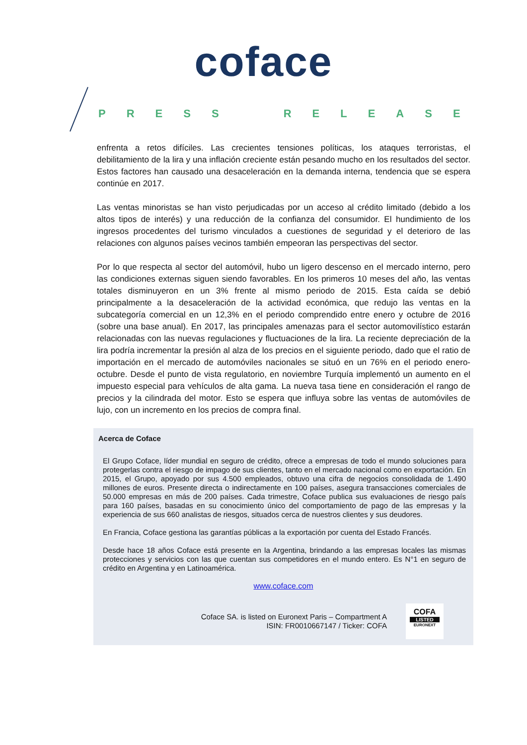coface
PRESS RELEASE
enfrenta a retos difíciles. Las crecientes tensiones políticas, los ataques terroristas, el debilitamiento de la lira y una inflación creciente están pesando mucho en los resultados del sector. Estos factores han causado una desaceleración en la demanda interna, tendencia que se espera continúe en 2017.
Las ventas minoristas se han visto perjudicadas por un acceso al crédito limitado (debido a los altos tipos de interés) y una reducción de la confianza del consumidor. El hundimiento de los ingresos procedentes del turismo vinculados a cuestiones de seguridad y el deterioro de las relaciones con algunos países vecinos también empeoran las perspectivas del sector.
Por lo que respecta al sector del automóvil, hubo un ligero descenso en el mercado interno, pero las condiciones externas siguen siendo favorables. En los primeros 10 meses del año, las ventas totales disminuyeron en un 3% frente al mismo periodo de 2015. Esta caída se debió principalmente a la desaceleración de la actividad económica, que redujo las ventas en la subcategoría comercial en un 12,3% en el periodo comprendido entre enero y octubre de 2016 (sobre una base anual). En 2017, las principales amenazas para el sector automovilístico estarán relacionadas con las nuevas regulaciones y fluctuaciones de la lira. La reciente depreciación de la lira podría incrementar la presión al alza de los precios en el siguiente periodo, dado que el ratio de importación en el mercado de automóviles nacionales se situó en un 76% en el periodo enero-octubre. Desde el punto de vista regulatorio, en noviembre Turquía implementó un aumento en el impuesto especial para vehículos de alta gama. La nueva tasa tiene en consideración el rango de precios y la cilindrada del motor. Esto se espera que influya sobre las ventas de automóviles de lujo, con un incremento en los precios de compra final.
Acerca de Coface
El Grupo Coface, líder mundial en seguro de crédito, ofrece a empresas de todo el mundo soluciones para protegerlas contra el riesgo de impago de sus clientes, tanto en el mercado nacional como en exportación. En 2015, el Grupo, apoyado por sus 4.500 empleados, obtuvo una cifra de negocios consolidada de 1.490 millones de euros. Presente directa o indirectamente en 100 países, asegura transacciones comerciales de 50.000 empresas en más de 200 países. Cada trimestre, Coface publica sus evaluaciones de riesgo país para 160 países, basadas en su conocimiento único del comportamiento de pago de las empresas y la experiencia de sus 660 analistas de riesgos, situados cerca de nuestros clientes y sus deudores.
En Francia, Coface gestiona las garantías públicas a la exportación por cuenta del Estado Francés.
Desde hace 18 años Coface está presente en la Argentina, brindando a las empresas locales las mismas protecciones y servicios con las que cuentan sus competidores en el mundo entero. Es N°1 en seguro de crédito en Argentina y en Latinoamérica.
www.coface.com
Coface SA. is listed on Euronext Paris – Compartment A
ISIN: FR0010667147 / Ticker: COFA
COFA
LISTED
EURONEXT